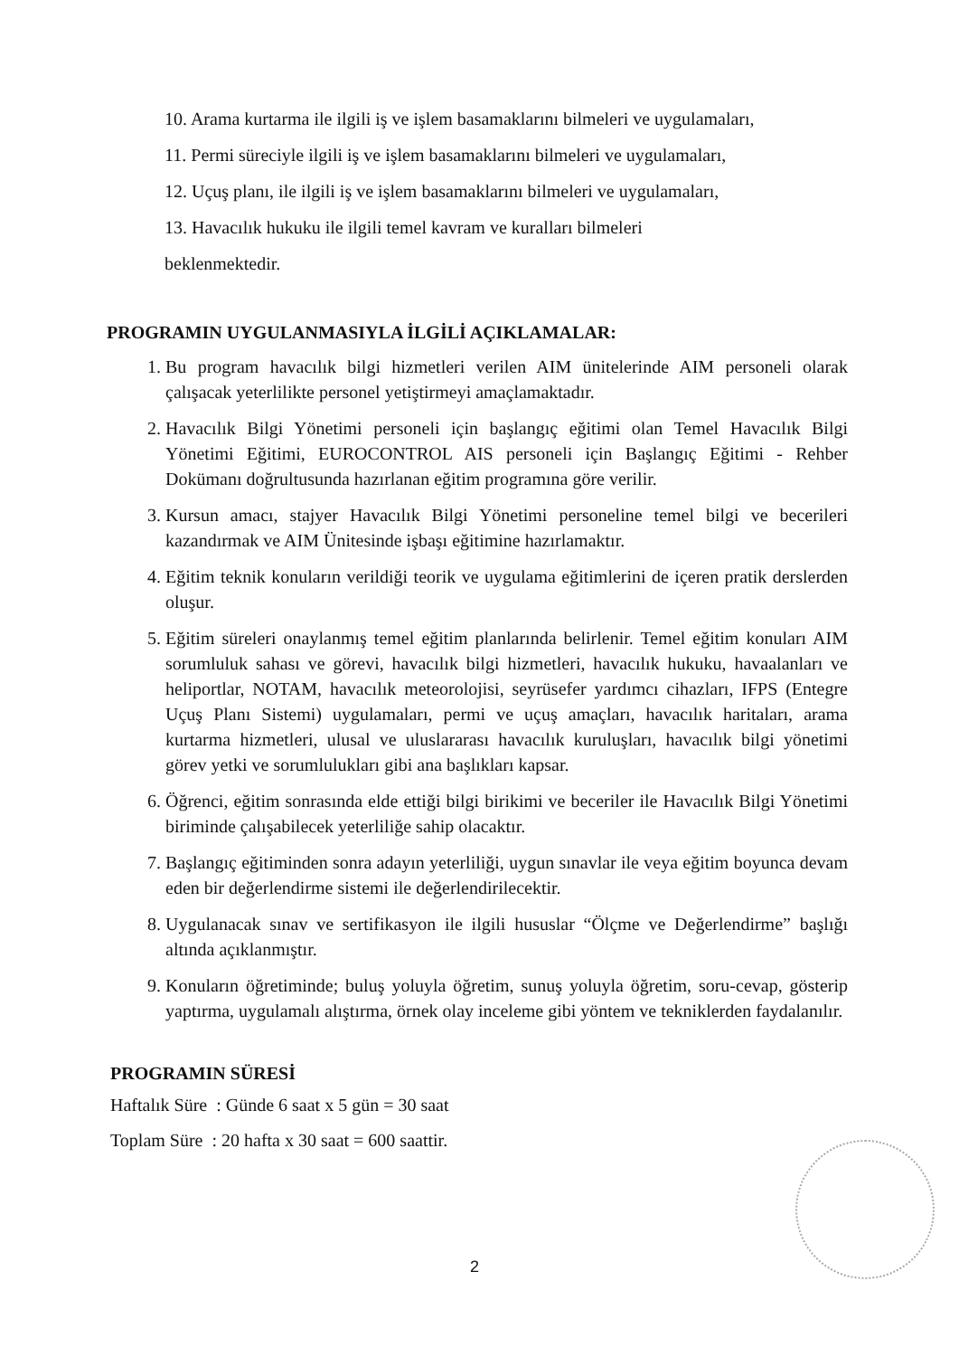10. Arama kurtarma ile ilgili iş ve işlem basamaklarını bilmeleri ve uygulamaları,
11. Permi süreciyle ilgili iş ve işlem basamaklarını bilmeleri ve uygulamaları,
12. Uçuş planı, ile ilgili iş ve işlem basamaklarını bilmeleri ve uygulamaları,
13. Havacılık hukuku ile ilgili temel kavram ve kuralları bilmeleri
beklenmektedir.
PROGRAMIN UYGULANMASIYLA İLGİLİ AÇIKLAMALAR:
1. Bu program havacılık bilgi hizmetleri verilen AIM ünitelerinde AIM personeli olarak çalışacak yeterlilikte personel yetiştirmeyi amaçlamaktadır.
2. Havacılık Bilgi Yönetimi personeli için başlangıç eğitimi olan Temel Havacılık Bilgi Yönetimi Eğitimi, EUROCONTROL AIS personeli için Başlangıç Eğitimi - Rehber Dokümanı doğrultusunda hazırlanan eğitim programına göre verilir.
3. Kursun amacı, stajyer Havacılık Bilgi Yönetimi personeline temel bilgi ve becerileri kazandırmak ve AIM Ünitesinde işbaşı eğitimine hazırlamaktır.
4. Eğitim teknik konuların verildiği teorik ve uygulama eğitimlerini de içeren pratik derslerden oluşur.
5. Eğitim süreleri onaylanmış temel eğitim planlarında belirlenir. Temel eğitim konuları AIM sorumluluk sahası ve görevi, havacılık bilgi hizmetleri, havacılık hukuku, havaalanları ve heliportlar, NOTAM, havacılık meteorolojisi, seyrüsefer yardımcı cihazları, IFPS (Entegre Uçuş Planı Sistemi) uygulamaları, permi ve uçuş amaçları, havacılık haritaları, arama kurtarma hizmetleri, ulusal ve uluslararası havacılık kuruluşları, havacılık bilgi yönetimi görev yetki ve sorumlulukları gibi ana başlıkları kapsar.
6. Öğrenci, eğitim sonrasında elde ettiği bilgi birikimi ve beceriler ile Havacılık Bilgi Yönetimi biriminde çalışabilecek yeterliliğe sahip olacaktır.
7. Başlangıç eğitiminden sonra adayın yeterliliği, uygun sınavlar ile veya eğitim boyunca devam eden bir değerlendirme sistemi ile değerlendirilecektir.
8. Uygulanacak sınav ve sertifikasyon ile ilgili hususlar “Ölçme ve Değerlendirme” başlığı altında açıklanmıştır.
9. Konuların öğretiminde; buluş yoluyla öğretim, sunuş yoluyla öğretim, soru-cevap, gösterip yaptırma, uygulamalı alıştırma, örnek olay inceleme gibi yöntem ve tekniklerden faydalanılır.
PROGRAMIN SÜRESİ
Haftalık Süre : Günde 6 saat x 5 gün = 30 saat
Toplam Süre : 20 hafta x 30 saat = 600 saattir.
2